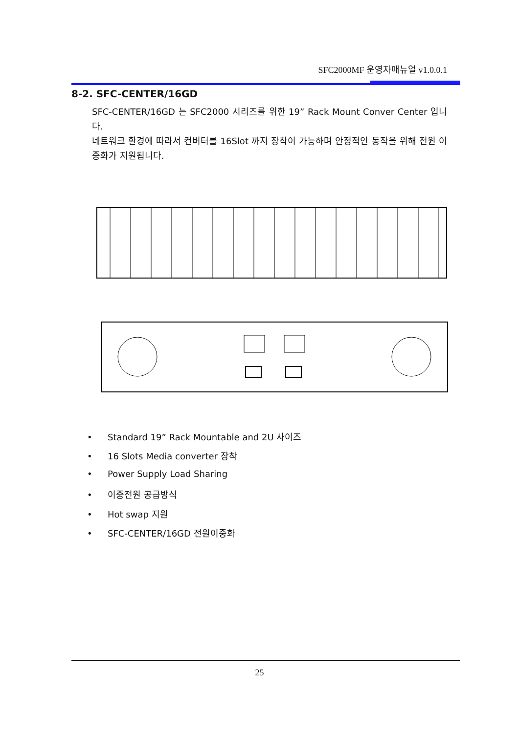SFC2000MF 운영자매뉴얼 v1.0.0.1
8-2. SFC-CENTER/16GD
SFC-CENTER/16GD 는 SFC2000 시리즈를 위한 19” Rack Mount Conver Center 입니다.
네트워크 환경에 따라서 컨버터를 16Slot 까지 장착이 가능하며 안정적인 동작을 위해 전원 이중화가 지원됩니다.
• Standard 19” Rack Mountable and 2U 사이즈
• 16 Slots Media converter 장착
• Power Supply Load Sharing
• 이중전원 공급방식
• Hot swap 지원
• SFC-CENTER/16GD 전원이중화
25